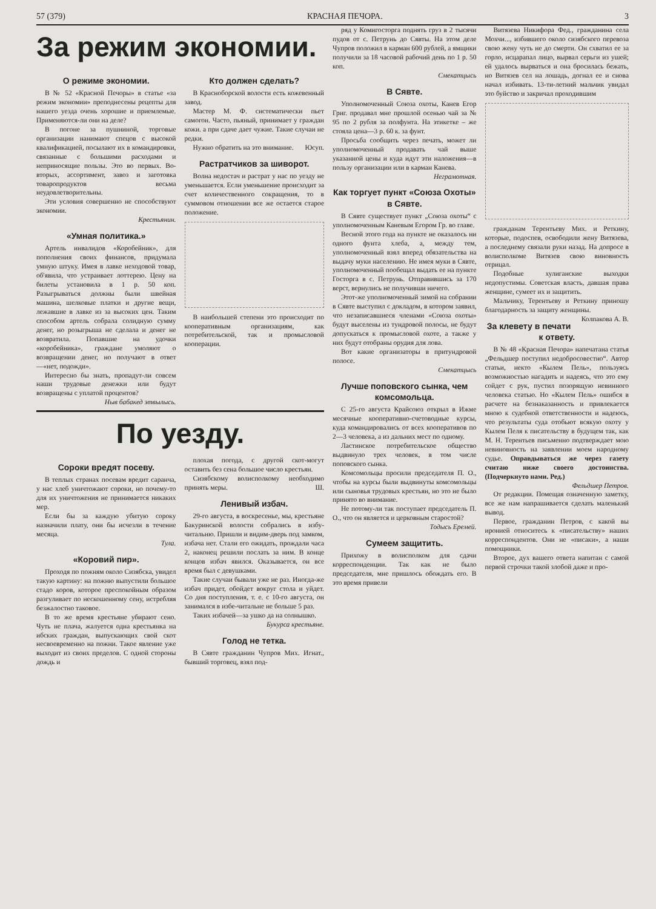57 (379) КРАСНАЯ ПЕЧОРА. 3
За режим экономии.
О режиме экономии.
В № 52 «Красной Печоры» в статье «за режим экономии» преподнесены рецепты для нашего уезда очень хорошие и приемлемые. Применяются-ли они на деле?
В погоне за пушниной, торговые организации нанимают спецов с высокой квалификацией, посылают их в командировки, связанные с большими расходами и неприносящие пользы. Это во первых. Во-вторых, ассортимент, завоз и заготовка товаропродуктов весьма неудовлетворительны.
Эти условия совершенно не способствуют экономии.
Крестьянин.
«Умная политика.»
Артель инвалидов «Коробейник», для пополнения своих финансов, придумала умную штуку. Имея в лавке неходовой товар, об'явила, что устраивает лоттерею. Цену на билеты установила в 1 р. 50 коп. Разыгрываться должны были швейная машина, шелковые платки и другие вещи, лежавшие в лавке из за высоких цен. Таким способом артель собрала солидную сумму денег, но розыгрыша не сделала и денег не возвратила. Попавшие на удочки «коробейника», граждане умоляют о возвращении денег, но получают в ответ—«нет, подожди».
Интересно бы знать, пропадут-ли совсем наши трудовые денежки или будут возвращены с уплатой процентов?
Ныв бабакед этвылысь.
Кто должен сделать?
В Красноборской волости есть кожевенный завод.
Мастер М. Ф. систематически пьет самогон. Часто, пьяный, принимает у граждан кожи. а при сдаче дает чужие. Такие случаи не редки.
Нужно обратить на это внимание. Юсуп.
Растратчиков за шиворот.
Волна недостач и растрат у нас по уезду не уменьшается. Если уменьшение происходит за счет количественного сокращения, то в суммовом отношении все же остается старое положение.
В наибольшей степени это происходит по кооперативным организациям, как потребительской, так и промысловой кооперации.
По уезду.
Сороки вредят посеву.
В теплых странах посевам вредит саранча, у нас хлеб уничтожают сороки, но почему-то для их уничтожения не принимается никаких мер.
Если бы за каждую убитую сороку назначили плату, они бы исчезли в течение месяца.
Тула.
«Коровий пир».
Проходя по пожням около Сизябска, увидел такую картину: на пожню выпустили большое стадо коров, которое преспокойным образом разгуливает по нескошенному сену, истребляя безжалостно таковое.
В то же время крестьяне убирают сено. Чуть не плача, жалуется одна крестьянка на ибских граждан, выпускающих свой скот несвоевременно на пожни. Такое явление уже выходит из своих пределов. С одной стороны дождь и
плохая погода, с другой скот-могут оставить без сена большое число крестьян.
Сизябскому волисполкому необходимо принять меры. Ш.
Ленивый избач.
29-го августа, в воскресенье, мы, крестьяне Бакуринской волости собрались в избу-читальню. Пришли и видим-дверь под замком, избача нет. Стали его ожидать, прождали часа 2, наконец решили послать за ним. В конце концов избач явился. Оказывается, он все время был с девушками.
Такие случаи бывали уже не раз. Иногда-же избач придет, обойдет вокруг стола и уйдет. Со дня поступления, т. е. с 10-го августа, он занимался в избе-читальне не больше 5 раз.
Таких избачей—за ушко да на солнышко.
Букурса крестьяне.
Голод не тетка.
В Сявте гражданин Чупров Мих. Игнат., бывший торговец, взял под-
ряд у Комигосторга поднять груз в 2 тысячи пудов от с. Петрунь до Сявты. На этом деле Чупров положил в карман 600 рублей, а ямщики получили за 18 часовой рабочий день по 1 р. 50 коп.
Смекатцысь
В Сявте.
Уполномоченный Союза охоты, Канев Егор Григ. продавал мне прошлой осенью чай за № 95 по 2 рубля за полфунта. На этикетке – же стояла цена—3 р. 60 к. за фунт.
Просьба сообщить через печать, может ли уполномоченный продавать чай выше указанной цены и куда идут эти наложения—в пользу организации или в карман Канева.
Неграмотная.
Как торгует пункт «Союза Охоты» в Сявте.
В Сявте существует пункт „Союза охоты“ с уполномоченным Каневым Егором Гр. во главе.
Весной этого года на пункте не оказалось ни одного фунта хлеба, а, между тем, уполномоченный взял вперед обязательства на выдачу муки населению. Не имея муки в Сявте, уполномоченный пообещал выдать ее на пункте Госторга в с. Петрунь. Отправившись за 170 верст, вернулись не получивши ничего.
Этот-же уполномоченный зимой на собрании в Сявте выступил с докладом, в котором заявил, что незаписавшиеся членами «Союза охоты» будут выселены из тундровой полосы, не будут допускаться к промысловой охоте, а также у них будут отобраны орудия для лова.
Вот какие организаторы в притундровой полосе.
Смекатцысь
Лучше поповского сынка, чем комсомольца.
С 25-го августа Крайсоюз открыл в Ижме месячные кооперативно-счетоводные курсы, куда командировались от всех кооперативов по 2—3 человека, а из дальних мест по одному.
Ластинское потребительское общество выдвинуло трех человек, в том числе поповского сынка.
Комсомольцы просили председателя П. О., чтобы на курсы были выдвинуты комсомольцы или сыновья трудовых крестьян, но это не было принято во внимание.
Не потому-ли так поступает председатель П. О., что он является и церковным старостой?
Тодысь Еремей.
Сумеем защитить.
Прихожу в волисполком для сдачи корреспонденции. Так как не было председателя, мне пришлось обождать его. В это время привели
Витязева Никифора Фед., гражданина села Мохчи..., избившего около сизябского перевоза свою жену чуть не до смерти. Он схватил ее за горло, исцарапал лицо, вырвал серьги из ушей; ей удалось вырваться и она бросилась бежать, но Витязев сел на лошадь, догнал ее и снова начал избивать. 13-ти-летний мальчик увидал это буйство и закричал проходившим
гражданам Терентьеву Мих. и Реткину, которые, подоспев, освободили жену Витязева, а последнему связали руки назад. На допросе в волисполкоме Витязев свою виновность отрицал.
Подобные хулиганские выходки недопустимы. Советская власть, давшая права женщине, сумеет их и защитить.
Мальчику, Терентьеву и Реткину приношу благодарность за защиту женщины. Колпакова А. В.
За клевету в печати к ответу.
В № 48 «Красная Печора» напечатана статья „Фельдшер поступил недобросовестно“. Автор статьи, некто «Кылем Пель», пользуясь возможностью нагадить и надеясь, что это ему сойдет с рук, пустил позорящую невинного человека статью. Но «Кылем Пель» ошибся в расчете на безнаказанность и привлекается мною к судебной ответственности и надеюсь, что результаты суда отобьют всякую охоту у Кылем Пеля к писательству в будущем так, как М. Н. Терентьев письменно подтверждает мою невиновность на заявлении моем народному судье. Оправдываться же через газету считаю ниже своего достоинства. (Подчеркнуто нами. Ред.)
Фельдшер Петров.
От редакции. Помещая означенную заметку, все же нам напрашивается сделать маленький вывод.
Первое, гражданин Петров, с какой вы иронией относитесь к «писательству» наших корреспондентов. Они не «писаки», а наши помощники.
Второе, дух вашего ответа напитан с самой первой строчки такой злобой даже и про-